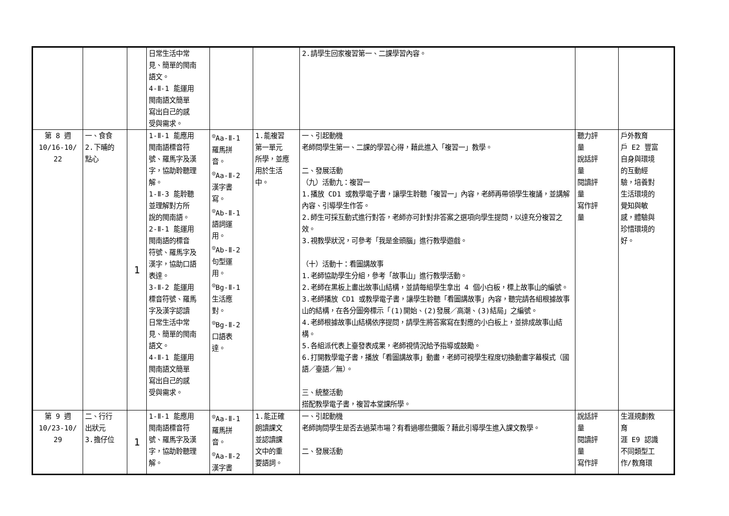| | | | 日常生活中常 見、簡單的閩南 語文。 4-Ⅱ-1 能運用 閩南語文簡單 寫出自己的感 受與需求。 | | | 2.請學生回家複習第一、二課學習內容。 | | |
| 第 8 週 10/16-10/ 22 | 一、食食 2.下晡的 點心 | 1 | 1-Ⅱ-1 能應用 閩南語標音符 號、羅馬字及漢 字，協助聆聽理 解。 1-Ⅱ-3 能聆聽 並理解對方所 說的閩南語。 2-Ⅱ-1 能運用 閩南語的標音 符號、羅馬字及 漢字，協助口語 表達。 3-Ⅱ-2 能運用 標音符號、羅馬 字及漢字認讀 日常生活中常 見、簡單的閩南 語文。 4-Ⅱ-1 能運用 閩南語文簡單 寫出自己的感 受與需求。 | <sup>◎</sup>Aa-Ⅱ-1 羅馬拼 音。 <sup>◎</sup>Aa-Ⅱ-2 漢字書 寫。 <sup>◎</sup>Ab-Ⅱ-1 語詞運 用。 <sup>◎</sup>Ab-Ⅱ-2 句型運 用。 <sup>◎</sup>Bg-Ⅱ-1 生活應 對。 <sup>◎</sup>Bg-Ⅱ-2 口語表 達。 | 1.能複習 第一單元 所學，並應 用於生活 中。 | 一、引起動機 老師問學生第一、二課的學習心得，藉此進入「複習一」教學。 二、發展活動 （九）活動九：複習一 1.播放 CD1 或教學電子書，讓學生聆聽「複習一」內容，老師再帶領學生複誦，並講解內容、引導學生作答。 2.師生可採互動式進行對答，老師亦可針對非答案之選項向學生提問，以達充分複習之效。 3.視教學狀況，可參考「我是金頭腦」進行教學遊戲。 （十）活動十：看圖講故事 1.老師協助學生分組，參考「故事山」進行教學活動。 2.老師在黑板上畫出故事山結構，並請每組學生拿出 4 個小白板，標上故事山的編號。 3.老師播放 CD1 或教學電子書，讓學生聆聽「看圖講故事」內容，聽完請各組根據故事山的結構，在各分圖旁標示「(1)開始、(2)發展／高潮、(3)結局」之編號。 4.老師根據故事山結構依序提問，請學生將答案寫在對應的小白板上，並排成故事山結構。 5.各組派代表上臺發表成果，老師視情況給予指導或鼓勵。 6.打開教學電子書，播放「看圖講故事」動畫，老師可視學生程度切換動畫字幕模式（國語／臺語／無）。 三、統整活動 搭配教學電子書，複習本堂課所學。 | 聽力評 量 說話評 量 閱讀評 量 寫作評 量 | 戶外教育 戶 E2 豐富 自身與環境 的互動經 驗，培養對 生活環境的 覺知與敏 感，體驗與 珍惜環境的 好。 |
| 第 9 週 10/23-10/ 29 | 二、行行 出狀元 3.擔仔位 | 1 | 1-Ⅱ-1 能應用 閩南語標音符 號、羅馬字及漢 字，協助聆聽理 解。 | <sup>◎</sup>Aa-Ⅱ-1 羅馬拼 音。 <sup>◎</sup>Aa-Ⅱ-2 漢字書 | 1.能正確 朗讀課文 並認讀課 文中的重 要語詞。 | 一、引起動機 老師詢問學生是否去過菜市場？有看過哪些攤販？藉此引導學生進入課文教學。 二、發展活動 | 說話評 量 閱讀評 量 寫作評 | 生涯規劃教 育 涯 E9 認識 不同類型工 作/教育環 |